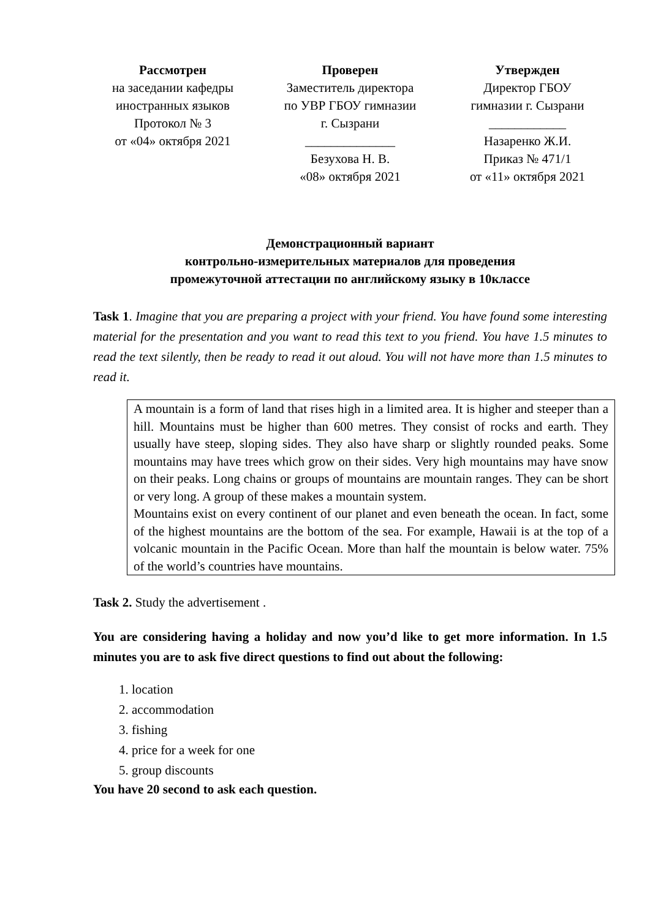Рассмотрен
на заседании кафедры
иностранных языков
Протокол № 3
от «04» октября 2021
Проверен
Заместитель директора
по УВР ГБОУ гимназии
г. Сызрани
______________
Безухова Н. В.
«08» октября 2021
Утвержден
Директор ГБОУ
гимназии г. Сызрани
____________
Назаренко Ж.И.
Приказ № 471/1
от «11» октября 2021
Демонстрационный вариант
контрольно-измерительных материалов для проведения
промежуточной аттестации по английскому языку в 10классе
Task 1. Imagine that you are preparing a project with your friend. You have found some interesting material for the presentation and you want to read this text to you friend. You have 1.5 minutes to read the text silently, then be ready to read it out aloud. You will not have more than 1.5 minutes to read it.
A mountain is a form of land that rises high in a limited area. It is higher and steeper than a hill. Mountains must be higher than 600 metres. They consist of rocks and earth. They usually have steep, sloping sides. They also have sharp or slightly rounded peaks. Some mountains may have trees which grow on their sides. Very high mountains may have snow on their peaks. Long chains or groups of mountains are mountain ranges. They can be short or very long. A group of these makes a mountain system.
Mountains exist on every continent of our planet and even beneath the ocean. In fact, some of the highest mountains are the bottom of the sea. For example, Hawaii is at the top of a volcanic mountain in the Pacific Ocean. More than half the mountain is below water. 75% of the world’s countries have mountains.
Task 2. Study the advertisement .
You are considering having a holiday and now you’d like to get more information. In 1.5 minutes you are to ask five direct questions to find out about the following:
1. location
2. accommodation
3. fishing
4. price for a week for one
5. group discounts
You have 20 second to ask each question.